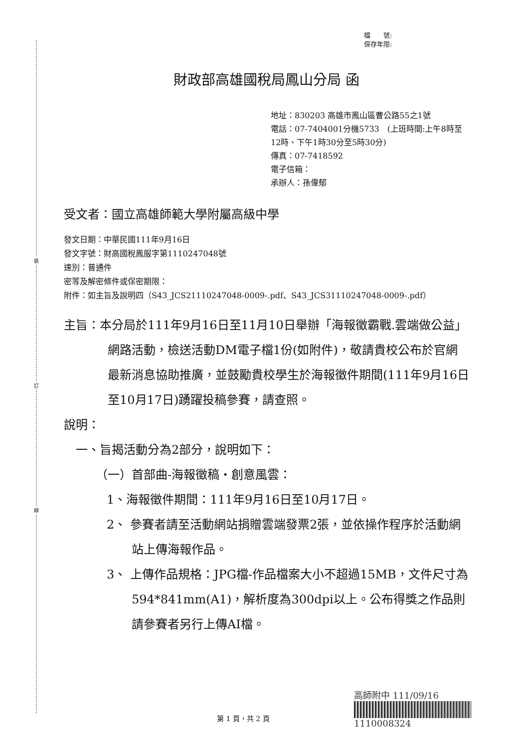裝
訂
線
檔　　號:
保存年限:
財政部高雄國稅局鳳山分局 函
地址：830203 高雄市鳳山區曹公路55之1號
電話：07-7404001分機5733　(上班時間:上午8時至12時、下午1時30分至5時30分)
傳真：07-7418592
電子信箱：
承辦人：孫偉郁
受文者：國立高雄師範大學附屬高級中學
發文日期：中華民國111年9月16日
發文字號：財高國稅鳳服字第1110247048號
速別：普通件
密等及解密條件或保密期限：
附件：如主旨及說明四（S43_JCS21110247048-0009-.pdf、S43_JCS31110247048-0009-.pdf）
主旨：本分局於111年9月16日至11月10日舉辦「海報徵霸戰.雲端做公益」網路活動，檢送活動DM電子檔1份(如附件)，敬請貴校公布於官網最新消息協助推廣，並鼓勵貴校學生於海報徵件期間(111年9月16日至10月17日)踴躍投稿參賽，請查照。
說明：
一、旨揭活動分為2部分，說明如下：
（一）首部曲-海報徵稿‧創意風雲：
1、海報徵件期間：111年9月16日至10月17日。
2、 參賽者請至活動網站捐贈雲端發票2張，並依操作程序於活動網站上傳海報作品。
3、 上傳作品規格：JPG檔-作品檔案大小不超過15MB，文件尺寸為594*841mm(A1)，解析度為300dpi以上。公布得獎之作品則請參賽者另行上傳AI檔。
高師附中 111/09/16
1110008324
第 1 頁，共 2 頁